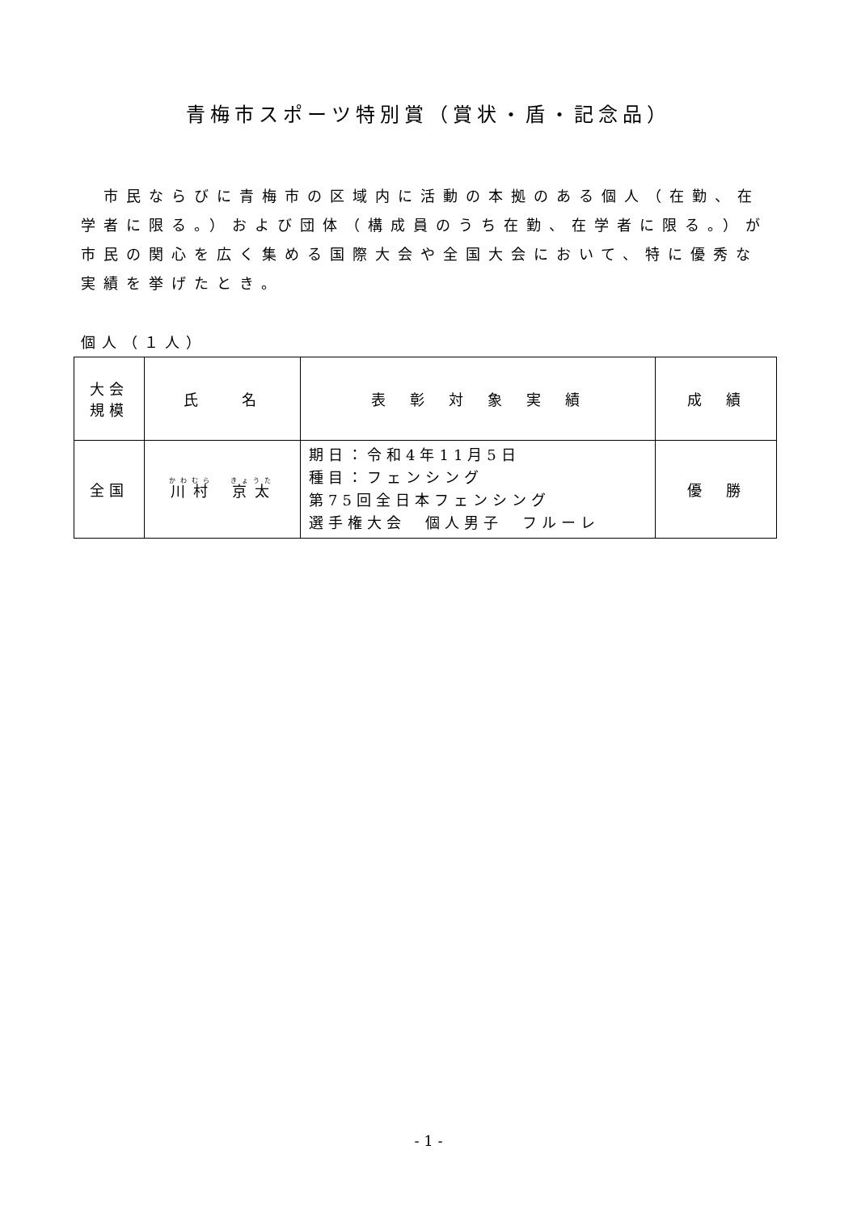青梅市スポーツ特別賞（賞状・盾・記念品）
市民ならびに青梅市の区域内に活動の本拠のある個人（在勤、在学者に限る。）および団体（構成員のうち在勤、在学者に限る。）が市民の関心を広く集める国際大会や全国大会において、特に優秀な実績を挙げたとき。
個人（１人）
| 大会 規模 | 氏 名 | 表 彰 対 象 実 績 | 成 績 |
| --- | --- | --- | --- |
| 全国 | 川村 京太 | 期日：令和4年11月5日 種目：フェンシング 第75回全日本フェンシング 選手権大会 個人男子 フルーレ | 優 勝 |
- 1 -